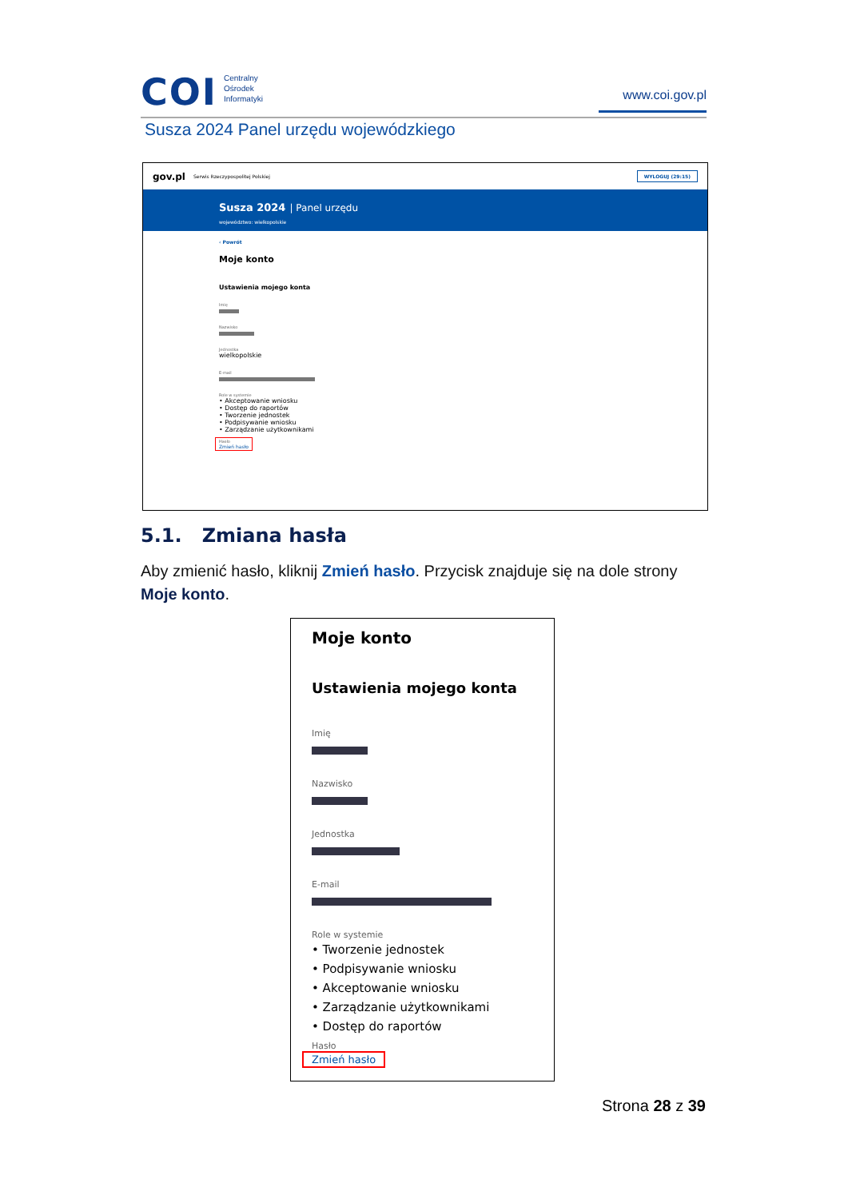COI Centralny
Ośrodek
Informatyki
www.coi.gov.pl
Susza 2024 Panel urzędu wojewódzkiego
gov.pl Serwis Rzeczypospolitej Polskiej WYLOGUJ (29:15)
Susza 2024 | Panel urzędu
województwo: wielkopolskie
‹ Powrót
Moje konto
Ustawienia mojego konta
Imię
Nazwisko
Jednostka
wielkopolskie
E-mail
Role w systemie
• Akceptowanie wniosku
• Dostęp do raportów
• Tworzenie jednostek
• Podpisywanie wniosku
• Zarządzanie użytkownikami
Hasło
Zmień hasło
5.1. Zmiana hasła
Aby zmienić hasło, kliknij Zmień hasło. Przycisk znajduje się na dole strony Moje konto.
Moje konto
Ustawienia mojego konta
Imię
Nazwisko
Jednostka
E-mail
Role w systemie
• Tworzenie jednostek
• Podpisywanie wniosku
• Akceptowanie wniosku
• Zarządzanie użytkownikami
• Dostęp do raportów
Hasło
Zmień hasło
Strona 28 z 39